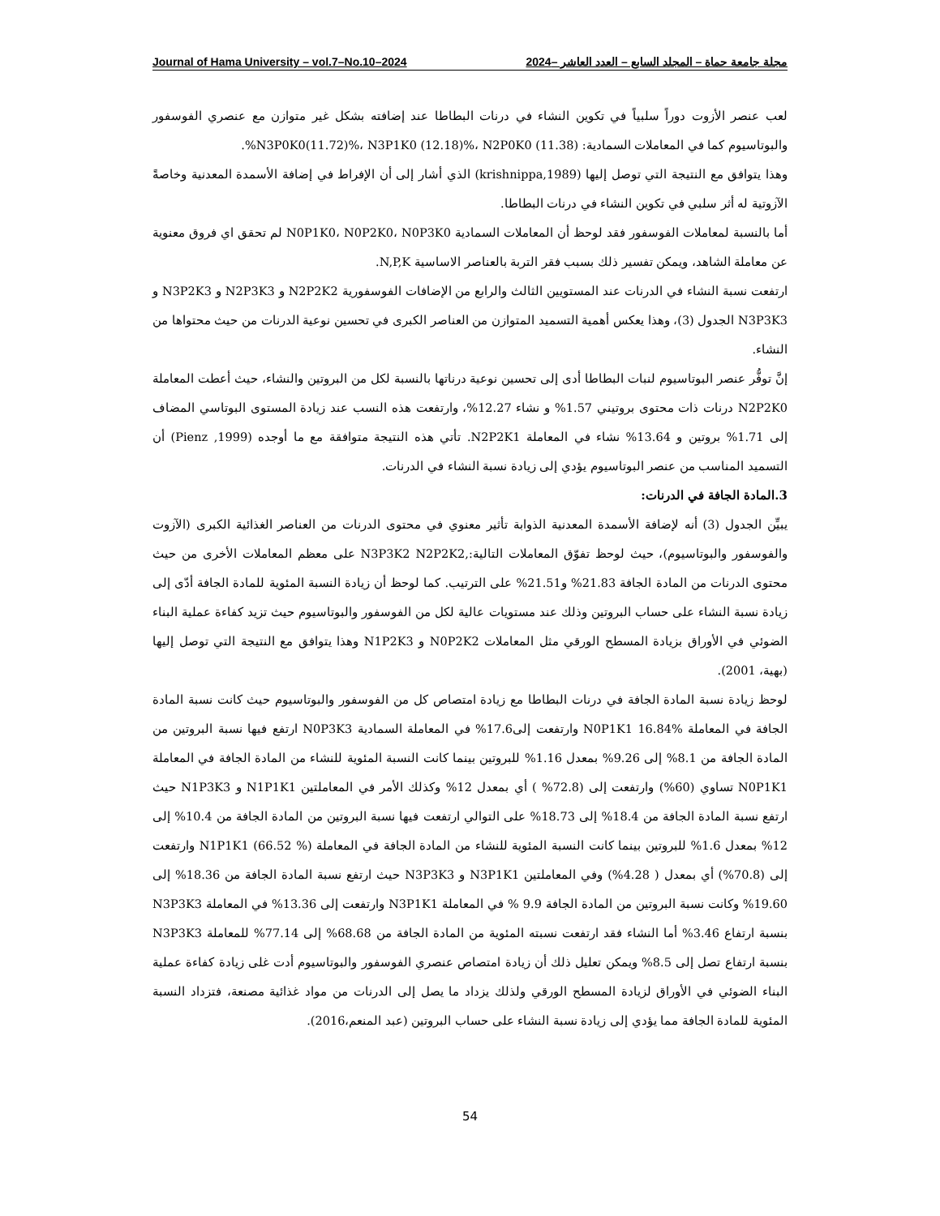Journal of Hama University – vol.7–No.10–2024 مجلة جامعة حماة – المجلد السابع – العدد العاشر –2024
لعب عنصر الأزوت دوراً سلبياً في تكوين النشاء في درنات البطاطا عند إضافته بشكل غير متوازن مع عنصري الفوسفور والبوتاسيوم كما في المعاملات السمادية: N3P0K0(11.72)%، N3P1K0 (12.18)%، N2P0K0 (11.38)%.
وهذا يتوافق مع النتيجة التي توصل إليها (krishnippa,1989) الذي أشار إلى أن الإفراط في إضافة الأسمدة المعدنية وخاصةً الآزوتية له أثر سلبي في تكوين النشاء في درنات البطاطا.
أما بالنسبة لمعاملات الفوسفور فقد لوحظ أن المعاملات السمادية N0P1K0، N0P2K0، N0P3K0 لم تحقق اي فروق معنوية عن معاملة الشاهد، ويمكن تفسير ذلك بسبب فقر التربة بالعناصر الاساسية N,P,K.
ارتفعت نسبة النشاء في الدرنات عند المستويين الثالث والرابع من الإضافات الفوسفورية N2P2K2 و N2P3K3 و N3P2K3 و N3P3K3 الجدول (3)، وهذا يعكس أهمية التسميد المتوازن من العناصر الكبرى في تحسين نوعية الدرنات من حيث محتواها من النشاء.
إنَّ توفُّر عنصر البوتاسيوم لنبات البطاطا أدى إلى تحسين نوعية درناتها بالنسبة لكل من البروتين والنشاء، حيث أعطت المعاملة N2P2K0 درنات ذات محتوى بروتيني 1.57% و نشاء 12.27%، وارتفعت هذه النسب عند زيادة المستوى البوتاسي المضاف إلى 1.71% بروتين و 13.64% نشاء في المعاملة N2P2K1. تأتي هذه النتيجة متوافقة مع ما أوجده (Pienz ,1999) أن التسميد المناسب من عنصر البوتاسيوم يؤدي إلى زيادة نسبة النشاء في الدرنات.
3.المادة الجافة في الدرنات:
يبيِّن الجدول (3) أنه لإضافة الأسمدة المعدنية الذوابة تأثير معنوي في محتوى الدرنات من العناصر الغذائية الكبرى (الآزوت والفوسفور والبوتاسيوم)، حيث لوحظ تفوّق المعاملات التالية:,N3P3K2 N2P2K2 على معظم المعاملات الأخرى من حيث محتوى الدرنات من المادة الجافة 21.83% و21.51% على الترتيب. كما لوحظ أن زيادة النسبة المئوية للمادة الجافة أدّى إلى زيادة نسبة النشاء على حساب البروتين وذلك عند مستويات عالية لكل من الفوسفور والبوتاسيوم حيث تزيد كفاءة عملية البناء الضوئي في الأوراق بزيادة المسطح الورقي مثل المعاملات N0P2K2 و N1P2K3 وهذا يتوافق مع النتيجة التي توصل إليها (بهية، 2001).
لوحظ زيادة نسبة المادة الجافة في درنات البطاطا مع زيادة امتصاص كل من الفوسفور والبوتاسيوم حيث كانت نسبة المادة الجافة في المعاملة N0P1K1 16.84% وارتفعت إلى17.6% في المعاملة السمادية N0P3K3 ارتفع فيها نسبة البروتين من المادة الجافة من 8.1% إلى 9.26% بمعدل 1.16% للبروتين بينما كانت النسبة المئوية للنشاء من المادة الجافة في المعاملة N0P1K1 تساوي (60%) وارتفعت إلى (72.8% ) أي بمعدل 12% وكذلك الأمر في المعاملتين N1P1K1 و N1P3K3 حيث ارتفع نسبة المادة الجافة من 18.4% إلى 18.73% على التوالي ارتفعت فيها نسبة البروتين من المادة الجافة من 10.4% إلى 12% بمعدل 1.6% للبروتين بينما كانت النسبة المئوية للنشاء من المادة الجافة في المعاملة N1P1K1 (66.52 %) وارتفعت إلى (70.8%) أي بمعدل ( 4.28%) وفي المعاملتين N3P1K1 و N3P3K3 حيث ارتفع نسبة المادة الجافة من 18.36% إلى 19.60% وكانت نسبة البروتين من المادة الجافة 9.9 % في المعاملة N3P1K1 وارتفعت إلى 13.36% في المعاملة N3P3K3 بنسبة ارتفاع 3.46% أما النشاء فقد ارتفعت نسبته المئوية من المادة الجافة من 68.68% إلى 77.14% للمعاملة N3P3K3 بنسبة ارتفاع تصل إلى 8.5% ويمكن تعليل ذلك أن زيادة امتصاص عنصري الفوسفور والبوتاسيوم أدت غلى زيادة كفاءة عملية البناء الضوئي في الأوراق لزيادة المسطح الورقي ولذلك يزداد ما يصل إلى الدرنات من مواد غذائية مصنعة، فتزداد النسبة المئوية للمادة الجافة مما يؤدي إلى زيادة نسبة النشاء على حساب البروتين (عبد المنعم،2016).
54